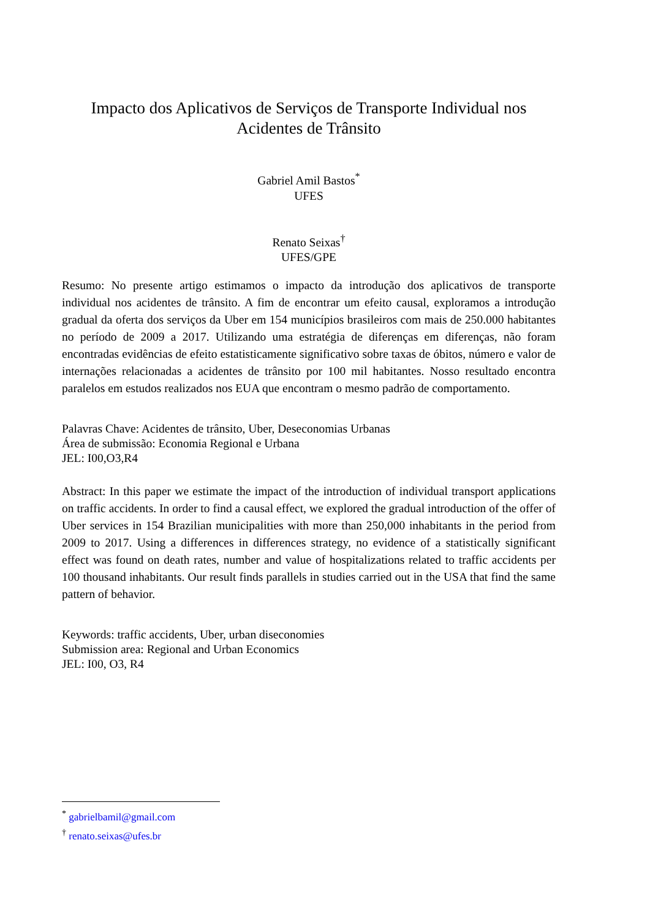Impacto dos Aplicativos de Serviços de Transporte Individual nos Acidentes de Trânsito
Gabriel Amil Bastos<sup>*</sup>
UFES
Renato Seixas<sup>†</sup>
UFES/GPE
Resumo: No presente artigo estimamos o impacto da introdução dos aplicativos de transporte individual nos acidentes de trânsito. A fim de encontrar um efeito causal, exploramos a introdução gradual da oferta dos serviços da Uber em 154 municípios brasileiros com mais de 250.000 habitantes no período de 2009 a 2017. Utilizando uma estratégia de diferenças em diferenças, não foram encontradas evidências de efeito estatisticamente significativo sobre taxas de óbitos, número e valor de internações relacionadas a acidentes de trânsito por 100 mil habitantes. Nosso resultado encontra paralelos em estudos realizados nos EUA que encontram o mesmo padrão de comportamento.
Palavras Chave: Acidentes de trânsito, Uber, Deseconomias Urbanas
Área de submissão: Economia Regional e Urbana
JEL: I00,O3,R4
Abstract: In this paper we estimate the impact of the introduction of individual transport applications on traffic accidents. In order to find a causal effect, we explored the gradual introduction of the offer of Uber services in 154 Brazilian municipalities with more than 250,000 inhabitants in the period from 2009 to 2017. Using a differences in differences strategy, no evidence of a statistically significant effect was found on death rates, number and value of hospitalizations related to traffic accidents per 100 thousand inhabitants. Our result finds parallels in studies carried out in the USA that find the same pattern of behavior.
Keywords: traffic accidents, Uber, urban diseconomies
Submission area: Regional and Urban Economics
JEL: I00, O3, R4
<sup>*</sup> gabrielbamil@gmail.com
<sup>†</sup> renato.seixas@ufes.br